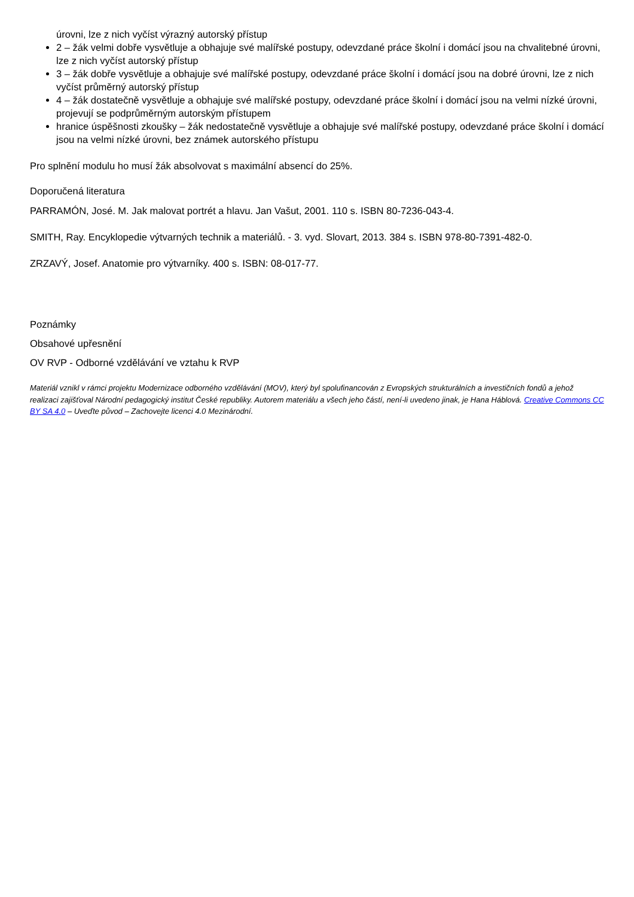úrovni, lze z nich vyčíst výrazný autorský přístup
2 – žák velmi dobře vysvětluje a obhajuje své malířské postupy, odevzdané práce školní i domácí jsou na chvalitebné úrovni, lze z nich vyčíst autorský přístup
3 – žák dobře vysvětluje a obhajuje své malířské postupy, odevzdané práce školní i domácí jsou na dobré úrovni, lze z nich vyčíst průměrný autorský přístup
4 – žák dostatečně vysvětluje a obhajuje své malířské postupy, odevzdané práce školní i domácí jsou na velmi nízké úrovni, projevují se podprůměrným autorským přístupem
hranice úspěšnosti zkoušky – žák nedostatečně vysvětluje a obhajuje své malířské postupy, odevzdané práce školní i domácí jsou na velmi nízké úrovni, bez známek autorského přístupu
Pro splnění modulu ho musí žák absolvovat s maximální absencí do 25%.
Doporučená literatura
PARRAMÓN, José. M. Jak malovat portrét a hlavu. Jan Vašut, 2001. 110 s. ISBN 80-7236-043-4.
SMITH, Ray. Encyklopedie výtvarných technik a materiálů. - 3. vyd. Slovart, 2013. 384 s. ISBN 978-80-7391-482-0.
ZRZAVÝ, Josef. Anatomie pro výtvarníky. 400 s. ISBN: 08-017-77.
Poznámky
Obsahové upřesnění
OV RVP - Odborné vzdělávání ve vztahu k RVP
Materiál vznikl v rámci projektu Modernizace odborného vzdělávání (MOV), který byl spolufinancován z Evropských strukturálních a investičních fondů a jehož realizaci zajišťoval Národní pedagogický institut České republiky. Autorem materiálu a všech jeho částí, není-li uvedeno jinak, je Hana Háblová. Creative Commons CC BY SA 4.0 – Uveďte původ – Zachovejte licenci 4.0 Mezinárodní.